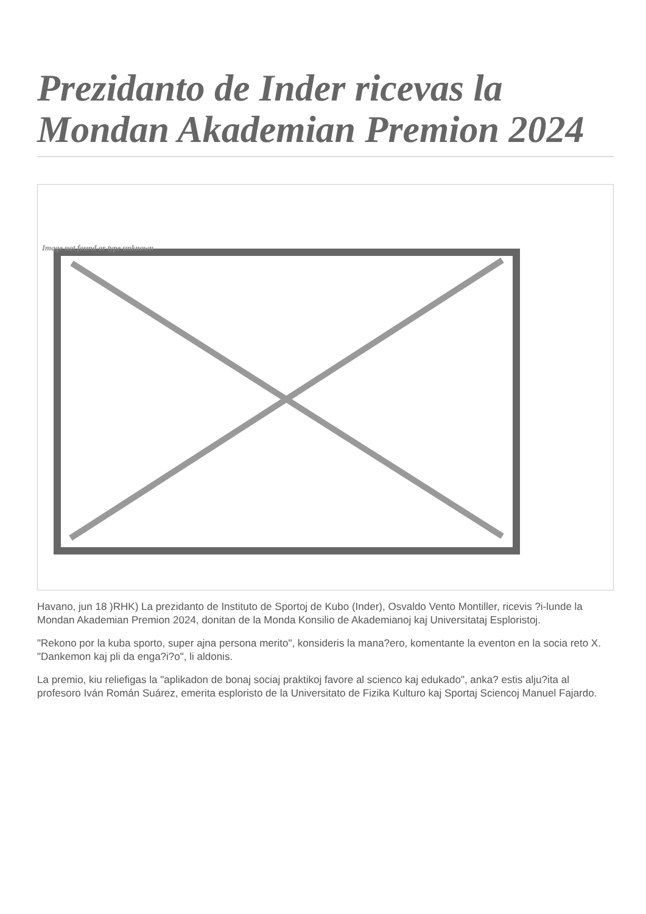Prezidanto de Inder ricevas la Mondan Akademian Premion 2024
Image not found or type unknown
Havano, jun 18 )RHK) La prezidanto de Instituto de Sportoj de Kubo (Inder), Osvaldo Vento Montiller, ricevis ?i-lunde la Mondan Akademian Premion 2024, donitan de la Monda Konsilio de Akademianoj kaj Universitataj Esploristoj.
"Rekono por la kuba sporto, super ajna persona merito", konsideris la mana?ero, komentante la eventon en la socia reto X. "Dankemon kaj pli da enga?i?o", li aldonis.
La premio, kiu reliefigas la "aplikadon de bonaj sociaj praktikoj favore al scienco kaj edukado", anka? estis alju?ita al profesoro Iván Román Suárez, emerita esploristo de la Universitato de Fizika Kulturo kaj Sportaj Sciencoj Manuel Fajardo.